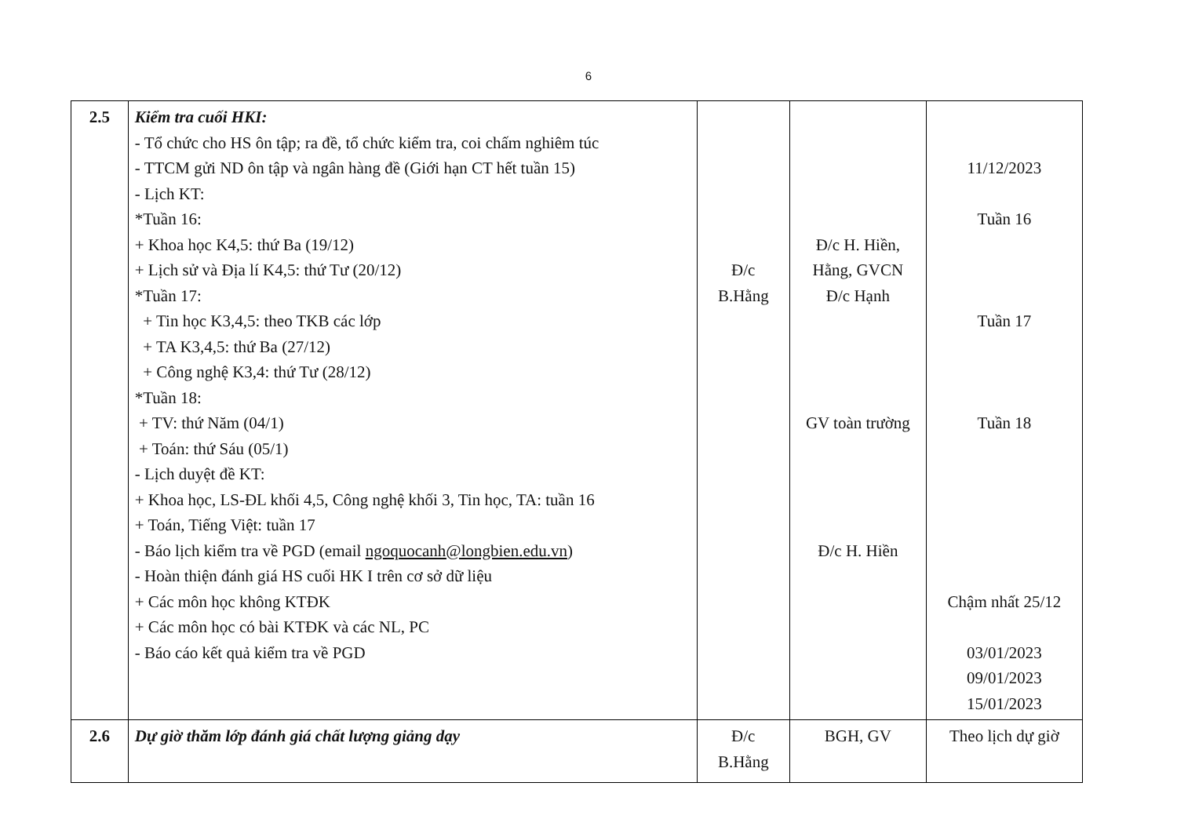6
| 2.5 | Kiểm tra cuối HKI: - Tổ chức cho HS ôn tập; ra đề, tổ chức kiểm tra, coi chấm nghiêm túc - TTCM gửi ND ôn tập và ngân hàng đề (Giới hạn CT hết tuần 15) - Lịch KT: *Tuần 16: + Khoa học K4,5: thứ Ba (19/12) + Lịch sử và Địa lí K4,5: thứ Tư (20/12) *Tuần 17: + Tin học K3,4,5: theo TKB các lớp + TA K3,4,5: thứ Ba (27/12) + Công nghệ K3,4: thứ Tư (28/12) *Tuần 18: + TV: thứ Năm (04/1) + Toán: thứ Sáu (05/1) - Lịch duyệt đề KT: + Khoa học, LS-ĐL khối 4,5, Công nghệ khối 3, Tin học, TA: tuần 16 + Toán, Tiếng Việt: tuần 17 - Báo lịch kiểm tra về PGD (email ngoquocanh@longbien.edu.vn ) - Hoàn thiện đánh giá HS cuối HK I trên cơ sở dữ liệu + Các môn học không KTĐK + Các môn học có bài KTĐK và các NL, PC - Báo cáo kết quả kiểm tra về PGD | Đ/c B.Hằng | Đ/c H. Hiền, Hằng, GVCN Đ/c Hạnh GV toàn trường Đ/c H. Hiền | 11/12/2023 Tuần 16 Tuần 17 Tuần 18 Chậm nhất 25/12 03/01/2023 09/01/2023 15/01/2023 |
| 2.6 | Dự giờ thăm lớp đánh giá chất lượng giảng dạy | Đ/c B.Hằng | BGH, GV | Theo lịch dự giờ |